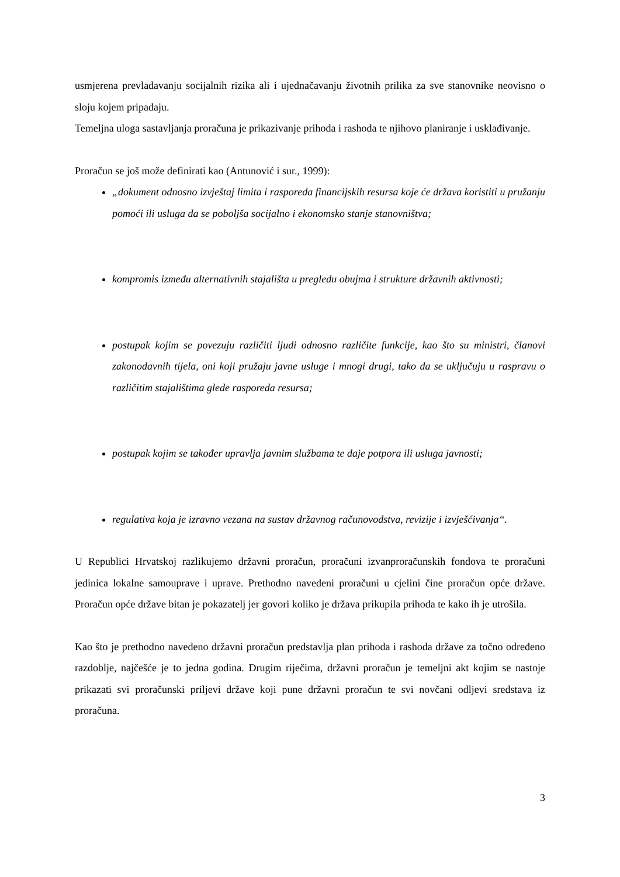usmjerena prevladavanju socijalnih rizika ali i ujednačavanju životnih prilika za sve stanovnike neovisno o sloju kojem pripadaju.
Temeljna uloga sastavljanja proračuna je prikazivanje prihoda i rashoda te njihovo planiranje i usklađivanje.
Proračun se još može definirati kao (Antunović i sur., 1999):
„dokument odnosno izvještaj limita i rasporeda financijskih resursa koje će država koristiti u pružanju pomoći ili usluga da se poboljša socijalno i ekonomsko stanje stanovništva;
kompromis između alternativnih stajališta u pregledu obujma i strukture državnih aktivnosti;
postupak kojim se povezuju različiti ljudi odnosno različite funkcije, kao što su ministri, članovi zakonodavnih tijela, oni koji pružaju javne usluge i mnogi drugi, tako da se uključuju u raspravu o različitim stajalištima glede rasporeda resursa;
postupak kojim se također upravlja javnim službama te daje potpora ili usluga javnosti;
regulativa koja je izravno vezana na sustav državnog računovodstva, revizije i izvješćivanja“.
U Republici Hrvatskoj razlikujemo državni proračun, proračuni izvanproračunskih fondova te proračuni jedinica lokalne samouprave i uprave. Prethodno navedeni proračuni u cjelini čine proračun opće države. Proračun opće države bitan je pokazatelj jer govori koliko je država prikupila prihoda te kako ih je utrošila.
Kao što je prethodno navedeno državni proračun predstavlja plan prihoda i rashoda države za točno određeno razdoblje, najčešće je to jedna godina. Drugim riječima, državni proračun je temeljni akt kojim se nastoje prikazati svi proračunski priljevi države koji pune državni proračun te svi novčani odljevi sredstava iz proračuna.
3